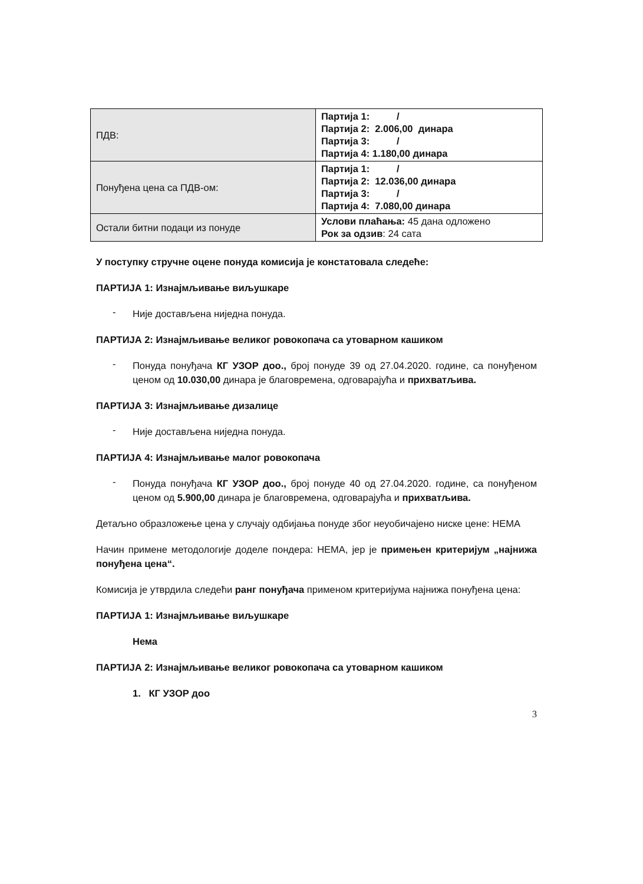| ПДВ: | Партија 1: / Партија 2: 2.006,00 динара Партија 3: / Партија 4: 1.180,00 динара |
| Понуђена цена са ПДВ-ом: | Партија 1: / Партија 2: 12.036,00 динара Партија 3: / Партија 4: 7.080,00 динара |
| Остали битни подаци из понуде | Услови плаћања: 45 дана одложено Рок за одзив : 24 сата |
У поступку стручне оцене понуда комисија је констатовала следеће:
ПАРТИЈА 1: Изнајмљивање виљушкаре
-
Није достављена ниједна понуда.
ПАРТИЈА 2: Изнајмљивање великог ровокопача са утоварном кашиком
-
Понуда понуђача КГ УЗОР доо., број понуде 39 од 27.04.2020. године, са понуђеном ценом од 10.030,00 динара је благовремена, одговарајућа и прихватљива.
ПАРТИЈА 3: Изнајмљивање дизалице
-
Није достављена ниједна понуда.
ПАРТИЈА 4: Изнајмљивање малог ровокопача
-
Понуда понуђача КГ УЗОР доо., број понуде 40 од 27.04.2020. године, са понуђеном ценом од 5.900,00 динара је благовремена, одговарајућа и прихватљива.
Детаљно образложење цена у случају одбијања понуде због неуобичајено ниске цене: НЕМА
Начин примене методологије доделе пондера: НЕМА, јер је примењен критеријум „најнижа понуђена цена“.
Комисија је утврдила следећи ранг понуђача применом критеријума најнижа понуђена цена:
ПАРТИЈА 1: Изнајмљивање виљушкаре
Нема
ПАРТИЈА 2: Изнајмљивање великог ровокопача са утоварном кашиком
1. КГ УЗОР доо
3